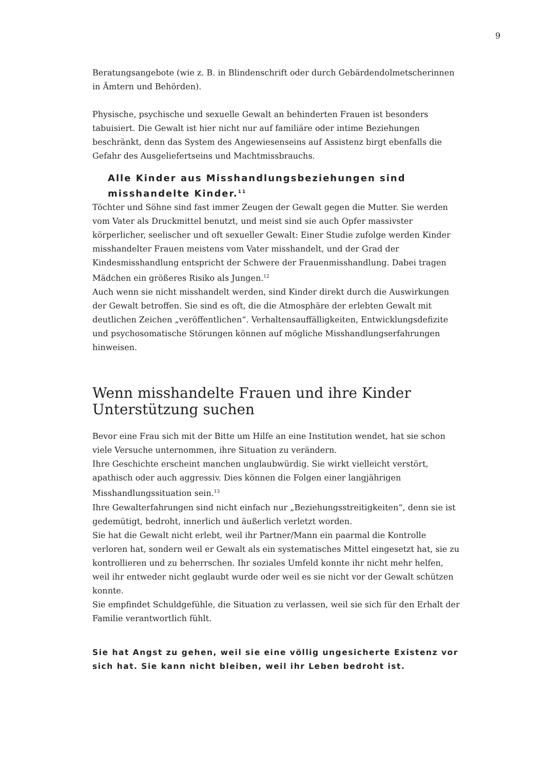9
Beratungsangebote (wie z. B. in Blindenschrift oder durch Gebärdendolmetscherinnen in Ämtern und Behörden).
Physische, psychische und sexuelle Gewalt an behinderten Frauen ist besonders tabuisiert. Die Gewalt ist hier nicht nur auf familiäre oder intime Beziehungen beschränkt, denn das System des Angewiesenseins auf Assistenz birgt ebenfalls die Gefahr des Ausgeliefertseins und Machtmissbrauchs.
Alle Kinder aus Misshandlungsbeziehungen sind misshandelte Kinder.<sup>11</sup>
Töchter und Söhne sind fast immer Zeugen der Gewalt gegen die Mutter. Sie werden vom Vater als Druckmittel benutzt, und meist sind sie auch Opfer massivster körperlicher, seelischer und oft sexueller Gewalt: Einer Studie zufolge werden Kinder misshandelter Frauen meistens vom Vater misshandelt, und der Grad der Kindesmisshandlung entspricht der Schwere der Frauenmisshandlung. Dabei tragen Mädchen ein größeres Risiko als Jungen.<sup>12</sup>
Auch wenn sie nicht misshandelt werden, sind Kinder direkt durch die Auswirkungen der Gewalt betroffen. Sie sind es oft, die die Atmosphäre der erlebten Gewalt mit deutlichen Zeichen „veröffentlichen“. Verhaltensauffälligkeiten, Entwicklungsdefizite und psychosomatische Störungen können auf mögliche Misshandlungserfahrungen hinweisen.
Wenn misshandelte Frauen und ihre Kinder Unterstützung suchen
Bevor eine Frau sich mit der Bitte um Hilfe an eine Institution wendet, hat sie schon viele Versuche unternommen, ihre Situation zu verändern.
Ihre Geschichte erscheint manchen unglaubwürdig. Sie wirkt vielleicht verstört, apathisch oder auch aggressiv. Dies können die Folgen einer langjährigen Misshandlungssituation sein.<sup>13</sup>
Ihre Gewalterfahrungen sind nicht einfach nur „Beziehungsstreitigkeiten“, denn sie ist gedemütigt, bedroht, innerlich und äußerlich verletzt worden.
Sie hat die Gewalt nicht erlebt, weil ihr Partner/Mann ein paarmal die Kontrolle verloren hat, sondern weil er Gewalt als ein systematisches Mittel eingesetzt hat, sie zu kontrollieren und zu beherrschen. Ihr soziales Umfeld konnte ihr nicht mehr helfen, weil ihr entweder nicht geglaubt wurde oder weil es sie nicht vor der Gewalt schützen konnte.
Sie empfindet Schuldgefühle, die Situation zu verlassen, weil sie sich für den Erhalt der Familie verantwortlich fühlt.
Sie hat Angst zu gehen, weil sie eine völlig ungesicherte Existenz vor sich hat. Sie kann nicht bleiben, weil ihr Leben bedroht ist.